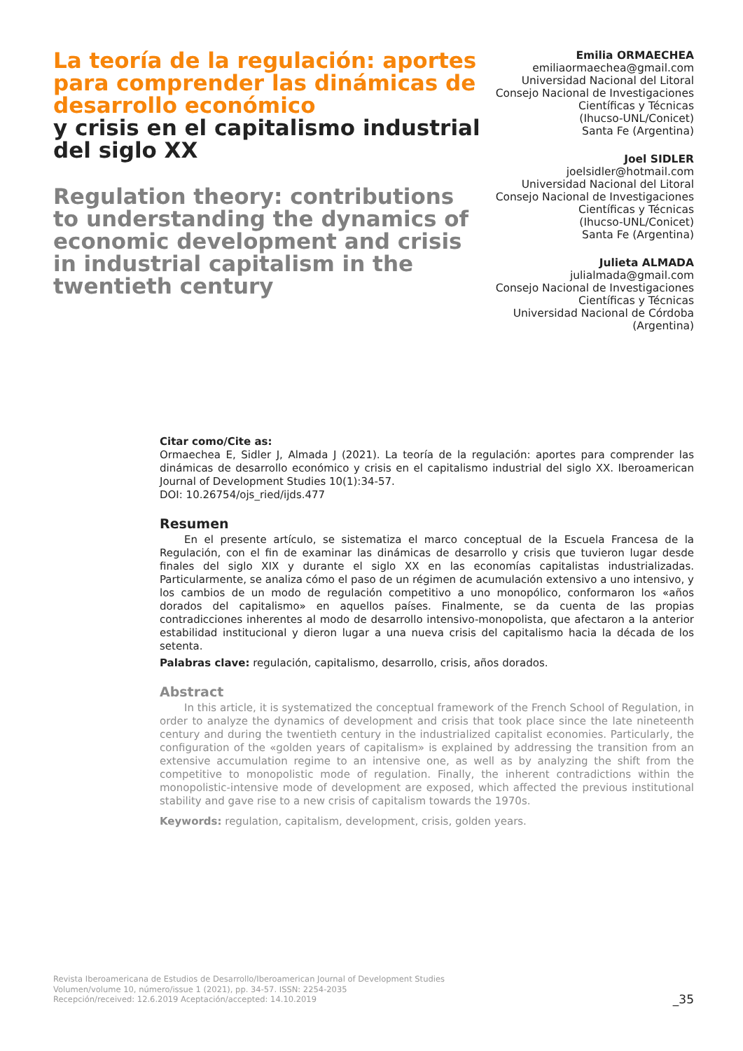La teoría de la regulación: aportes para comprender las dinámicas de desarrollo económico
y crisis en el capitalismo industrial del siglo XX
Regulation theory: contributions to understanding the dynamics of economic development and crisis in industrial capitalism in the twentieth century
Emilia ORMAECHEA
emiliaormaechea@gmail.com
Universidad Nacional del Litoral
Consejo Nacional de Investigaciones Científicas y Técnicas
(Ihucso-UNL/Conicet)
Santa Fe (Argentina)
Joel SIDLER
joelsidler@hotmail.com
Universidad Nacional del Litoral
Consejo Nacional de Investigaciones Científicas y Técnicas
(Ihucso-UNL/Conicet)
Santa Fe (Argentina)
Julieta ALMADA
julialmada@gmail.com
Consejo Nacional de Investigaciones Científicas y Técnicas
Universidad Nacional de Córdoba
(Argentina)
Citar como/Cite as:
Ormaechea E, Sidler J, Almada J (2021). La teoría de la regulación: aportes para comprender las dinámicas de desarrollo económico y crisis en el capitalismo industrial del siglo XX. Iberoamerican Journal of Development Studies 10(1):34-57.
DOI: 10.26754/ojs_ried/ijds.477
Resumen
En el presente artículo, se sistematiza el marco conceptual de la Escuela Francesa de la Regulación, con el fin de examinar las dinámicas de desarrollo y crisis que tuvieron lugar desde finales del siglo XIX y durante el siglo XX en las economías capitalistas industrializadas. Particularmente, se analiza cómo el paso de un régimen de acumulación extensivo a uno intensivo, y los cambios de un modo de regulación competitivo a uno monopólico, conformaron los «años dorados del capitalismo» en aquellos países. Finalmente, se da cuenta de las propias contradicciones inherentes al modo de desarrollo intensivo-monopolista, que afectaron a la anterior estabilidad institucional y dieron lugar a una nueva crisis del capitalismo hacia la década de los setenta.
Palabras clave: regulación, capitalismo, desarrollo, crisis, años dorados.
Abstract
In this article, it is systematized the conceptual framework of the French School of Regulation, in order to analyze the dynamics of development and crisis that took place since the late nineteenth century and during the twentieth century in the industrialized capitalist economies. Particularly, the configuration of the «golden years of capitalism» is explained by addressing the transition from an extensive accumulation regime to an intensive one, as well as by analyzing the shift from the competitive to monopolistic mode of regulation. Finally, the inherent contradictions within the monopolistic-intensive mode of development are exposed, which affected the previous institutional stability and gave rise to a new crisis of capitalism towards the 1970s.
Keywords: regulation, capitalism, development, crisis, golden years.
Revista Iberoamericana de Estudios de Desarrollo/Iberoamerican Journal of Development Studies
Volumen/volume 10, número/issue 1 (2021), pp. 34-57. ISSN: 2254-2035
Recepción/received: 12.6.2019 Aceptación/accepted: 14.10.2019
_35